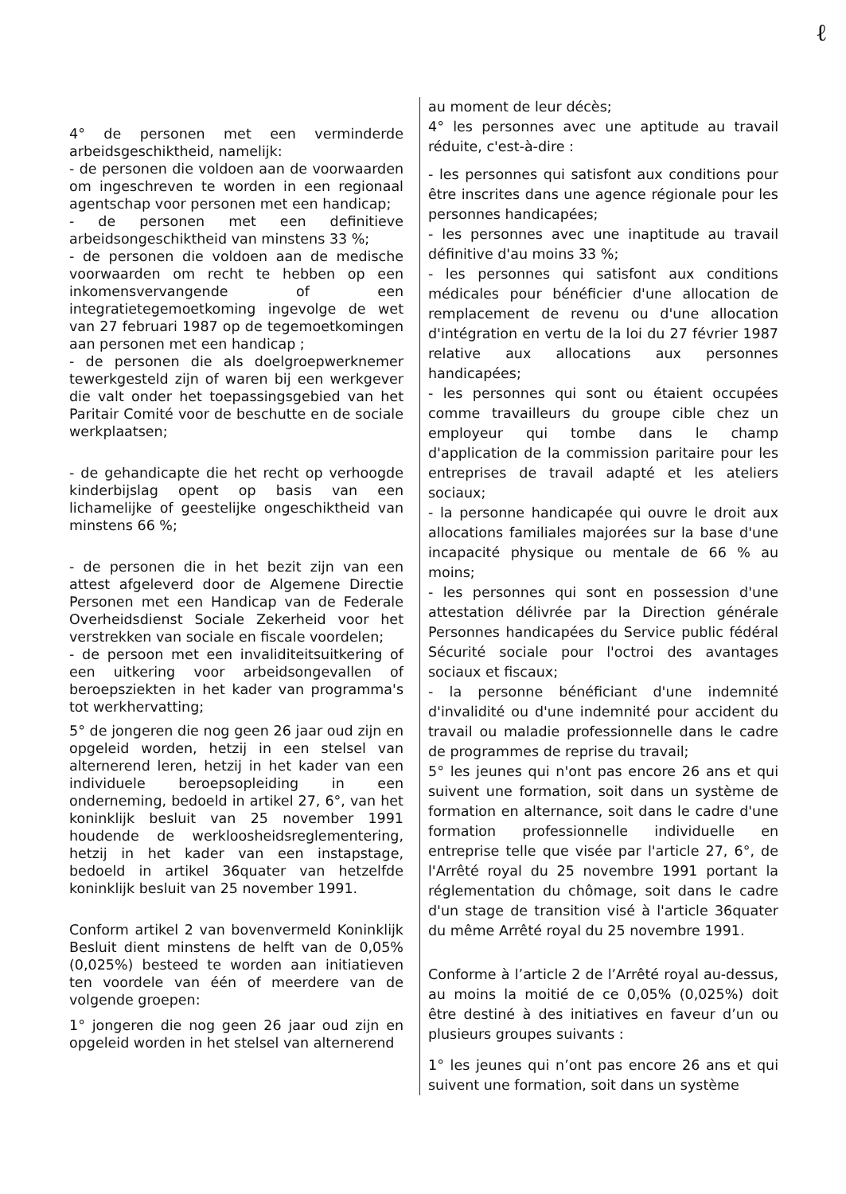ℓ
4° de personen met een verminderde arbeidsgeschiktheid, namelijk:
- de personen die voldoen aan de voorwaarden om ingeschreven te worden in een regionaal agentschap voor personen met een handicap;
- de personen met een definitieve arbeidsongeschiktheid van minstens 33 %;
- de personen die voldoen aan de medische voorwaarden om recht te hebben op een inkomensvervangende of een integratietegemoetkoming ingevolge de wet van 27 februari 1987 op de tegemoetkomingen aan personen met een handicap ;
- de personen die als doelgroepwerknemer tewerkgesteld zijn of waren bij een werkgever die valt onder het toepassingsgebied van het Paritair Comité voor de beschutte en de sociale werkplaatsen;
- de gehandicapte die het recht op verhoogde kinderbijslag opent op basis van een lichamelijke of geestelijke ongeschiktheid van minstens 66 %;
- de personen die in het bezit zijn van een attest afgeleverd door de Algemene Directie Personen met een Handicap van de Federale Overheidsdienst Sociale Zekerheid voor het verstrekken van sociale en fiscale voordelen;
- de persoon met een invaliditeitsuitkering of een uitkering voor arbeidsongevallen of beroepsziekten in het kader van programma's tot werkhervatting;
5° de jongeren die nog geen 26 jaar oud zijn en opgeleid worden, hetzij in een stelsel van alternerend leren, hetzij in het kader van een individuele beroepsopleiding in een onderneming, bedoeld in artikel 27, 6°, van het koninklijk besluit van 25 november 1991 houdende de werkloosheidsreglementering, hetzij in het kader van een instapstage, bedoeld in artikel 36quater van hetzelfde koninklijk besluit van 25 november 1991.
Conform artikel 2 van bovenvermeld Koninklijk Besluit dient minstens de helft van de 0,05% (0,025%) besteed te worden aan initiatieven ten voordele van één of meerdere van de volgende groepen:
1° jongeren die nog geen 26 jaar oud zijn en opgeleid worden in het stelsel van alternerend
au moment de leur décès;
4° les personnes avec une aptitude au travail réduite, c'est-à-dire :
- les personnes qui satisfont aux conditions pour être inscrites dans une agence régionale pour les personnes handicapées;
- les personnes avec une inaptitude au travail définitive d'au moins 33 %;
- les personnes qui satisfont aux conditions médicales pour bénéficier d'une allocation de remplacement de revenu ou d'une allocation d'intégration en vertu de la loi du 27 février 1987 relative aux allocations aux personnes handicapées;
- les personnes qui sont ou étaient occupées comme travailleurs du groupe cible chez un employeur qui tombe dans le champ d'application de la commission paritaire pour les entreprises de travail adapté et les ateliers sociaux;
- la personne handicapée qui ouvre le droit aux allocations familiales majorées sur la base d'une incapacité physique ou mentale de 66 % au moins;
- les personnes qui sont en possession d'une attestation délivrée par la Direction générale Personnes handicapées du Service public fédéral Sécurité sociale pour l'octroi des avantages sociaux et fiscaux;
- la personne bénéficiant d'une indemnité d'invalidité ou d'une indemnité pour accident du travail ou maladie professionnelle dans le cadre de programmes de reprise du travail;
5° les jeunes qui n'ont pas encore 26 ans et qui suivent une formation, soit dans un système de formation en alternance, soit dans le cadre d'une formation professionnelle individuelle en entreprise telle que visée par l'article 27, 6°, de l'Arrêté royal du 25 novembre 1991 portant la réglementation du chômage, soit dans le cadre d'un stage de transition visé à l'article 36quater du même Arrêté royal du 25 novembre 1991.
Conforme à l’article 2 de l’Arrêté royal au-dessus, au moins la moitié de ce 0,05% (0,025%) doit être destiné à des initiatives en faveur d’un ou plusieurs groupes suivants :
1° les jeunes qui n’ont pas encore 26 ans et qui suivent une formation, soit dans un système